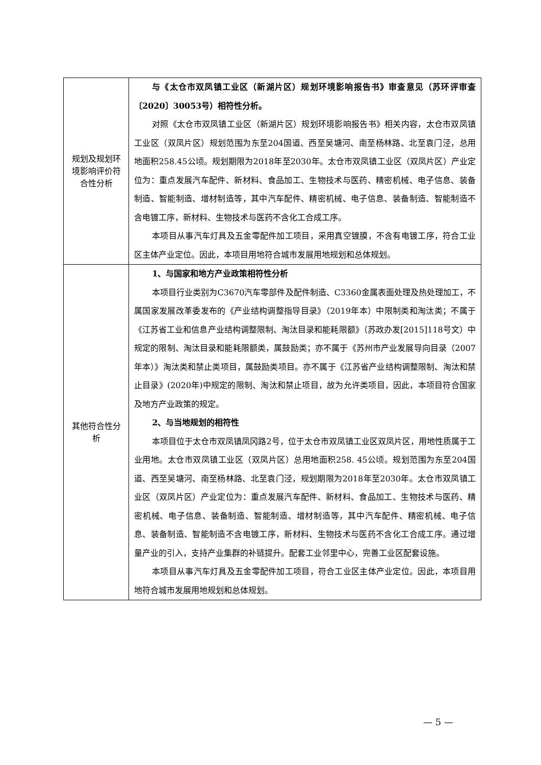| 规划及规划环境影响评价符合性分析 | 与《太仓市双凤镇工业区（新湖片区）规划环境影响报告书》审查意见（苏环评审查〔2020〕30053号）相符性分析。 对照《太仓市双凤镇工业区（新湖片区）规划环境影响报告书》相关内容，太仓市双凤镇工业区（双凤片区）规划范围为东至204国道、西至吴塘河、南至杨林路、北至袁门泾，总用地面积258.45公顷。规划期限为2018年至2030年。太仓市双凤镇工业区（双凤片区）产业定位为：重点发展汽车配件、新材料、食品加工、生物技术与医药、精密机械、电子信息、装备制造、智能制造、增材制造等，其中汽车配件、精密机械、电子信息、装备制造、智能制造不含电镀工序，新材料、生物技术与医药不含化工合成工序。 本项目从事汽车灯具及五金零配件加工项目，采用真空镀膜，不含有电镀工序，符合工业区主体产业定位。因此，本项目用地符合城市发展用地规划和总体规划。 |
| 其他符合性分析 | 1、与国家和地方产业政策相符性分析 本项目行业类别为C3670汽车零部件及配件制造、C3360金属表面处理及热处理加工，不属国家发展改革委发布的《产业结构调整指导目录》（2019年本）中限制类和淘汰类；不属于《江苏省工业和信息产业结构调整限制、淘汰目录和能耗限额》（苏政办发[2015]118号文）中规定的限制、淘汰目录和能耗限额类，属鼓励类；亦不属于《苏州市产业发展导向目录（2007年本）》淘汰类和禁止类项目，属鼓励类项目。亦不属于《江苏省产业结构调整限制、淘汰和禁止目录》(2020年)中规定的限制、淘汰和禁止项目，故为允许类项目，因此，本项目符合国家及地方产业政策的规定。 2、与当地规划的相符性 本项目位于太仓市双凤镇凤冈路2号，位于太仓市双凤镇工业区双凤片区，用地性质属于工业用地。太仓市双凤镇工业区（双凤片区）总用地面积258. 45公顷。规划范围为东至204国道、西至吴塘河、南至杨林路、北至袁门泾，规划期限为2018年至2030年。太仓市双凤镇工业区（双凤片区）产业定位为：重点发展汽车配件、新材料、食品加工、生物技术与医药、精密机械、电子信息、装备制造、智能制造、增材制造等，其中汽车配件、精密机械、电子信息、装备制造、智能制造不含电镀工序，新材料、生物技术与医药不含化工合成工序。通过增量产业的引入，支持产业集群的补链提升。配套工业邻里中心，完善工业区配套设施。 本项目从事汽车灯具及五金零配件加工项目，符合工业区主体产业定位。因此，本项目用地符合城市发展用地规划和总体规划。 |
— 5 —